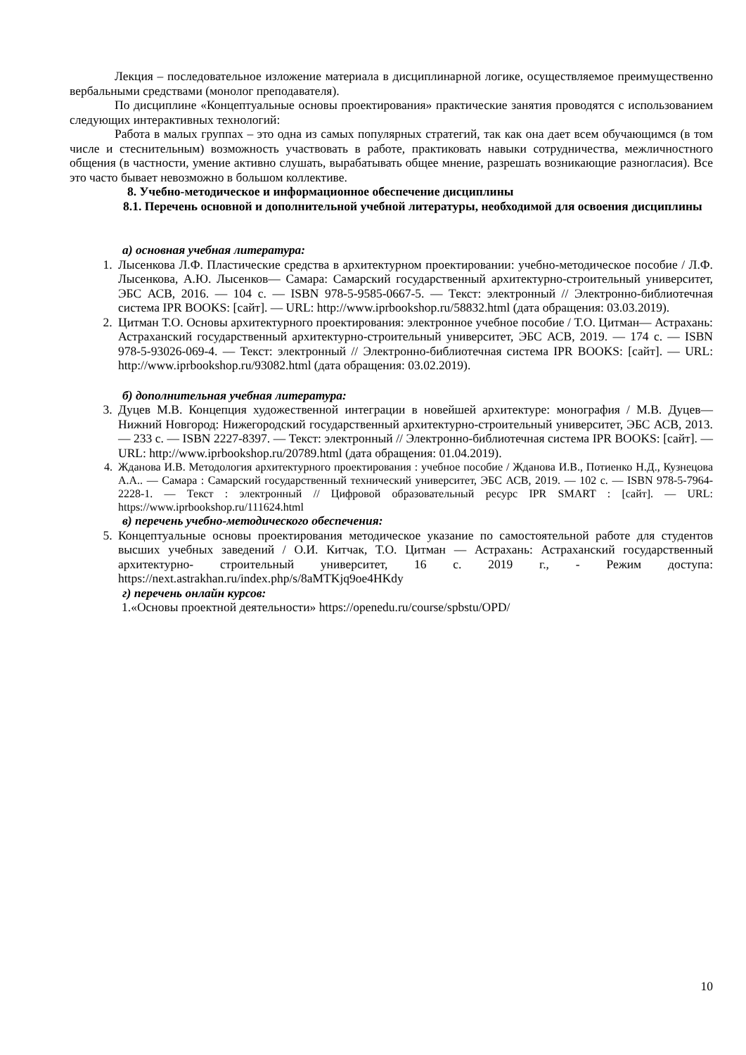Лекция – последовательное изложение материала в дисциплинарной логике, осуществляемое преимущественно вербальными средствами (монолог преподавателя).
По дисциплине «Концептуальные основы проектирования» практические занятия проводятся с использованием следующих интерактивных технологий:
Работа в малых группах – это одна из самых популярных стратегий, так как она дает всем обучающимся (в том числе и стеснительным) возможность участвовать в работе, практиковать навыки сотрудничества, межличностного общения (в частности, умение активно слушать, вырабатывать общее мнение, разрешать возникающие разногласия). Все это часто бывает невозможно в большом коллективе.
8. Учебно-методическое и информационное обеспечение дисциплины
8.1. Перечень основной и дополнительной учебной литературы, необходимой для освоения дисциплины
а) основная учебная литература:
1. Лысенкова Л.Ф. Пластические средства в архитектурном проектировании: учебно-методическое пособие / Л.Ф. Лысенкова, А.Ю. Лысенков— Самара: Самарский государственный архитектурно-строительный университет, ЭБС АСВ, 2016. — 104 c. — ISBN 978-5-9585-0667-5. — Текст: электронный // Электронно-библиотечная система IPR BOOKS: [сайт]. — URL: http://www.iprbookshop.ru/58832.html (дата обращения: 03.03.2019).
2. Цитман Т.О. Основы архитектурного проектирования: электронное учебное пособие / Т.О. Цитман— Астрахань: Астраханский государственный архитектурно-строительный университет, ЭБС АСВ, 2019. — 174 c. — ISBN 978-5-93026-069-4. — Текст: электронный // Электронно-библиотечная система IPR BOOKS: [сайт]. — URL: http://www.iprbookshop.ru/93082.html (дата обращения: 03.02.2019).
б) дополнительная учебная литература:
3. Дуцев М.В. Концепция художественной интеграции в новейшей архитектуре: монография / М.В. Дуцев— Нижний Новгород: Нижегородский государственный архитектурно-строительный университет, ЭБС АСВ, 2013. — 233 c. — ISBN 2227-8397. — Текст: электронный // Электронно-библиотечная система IPR BOOKS: [сайт]. — URL: http://www.iprbookshop.ru/20789.html (дата обращения: 01.04.2019).
4. Жданова И.В. Методология архитектурного проектирования : учебное пособие / Жданова И.В., Потиенко Н.Д., Кузнецова А.А.. — Самара : Самарский государственный технический университет, ЭБС АСВ, 2019. — 102 c. — ISBN 978-5-7964-2228-1. — Текст : электронный // Цифровой образовательный ресурс IPR SMART : [сайт]. — URL: https://www.iprbookshop.ru/111624.html
в) перечень учебно-методического обеспечения:
5. Концептуальные основы проектирования методическое указание по самостоятельной работе для студентов высших учебных заведений / О.И. Китчак, Т.О. Цитман — Астрахань: Астраханский государственный архитектурно- строительный университет, 16 с. 2019 г., - Режим доступа: https://next.astrakhan.ru/index.php/s/8aMTKjq9oe4HKdy
г) перечень онлайн курсов:
1.«Основы проектной деятельности» https://openedu.ru/course/spbstu/OPD/
10